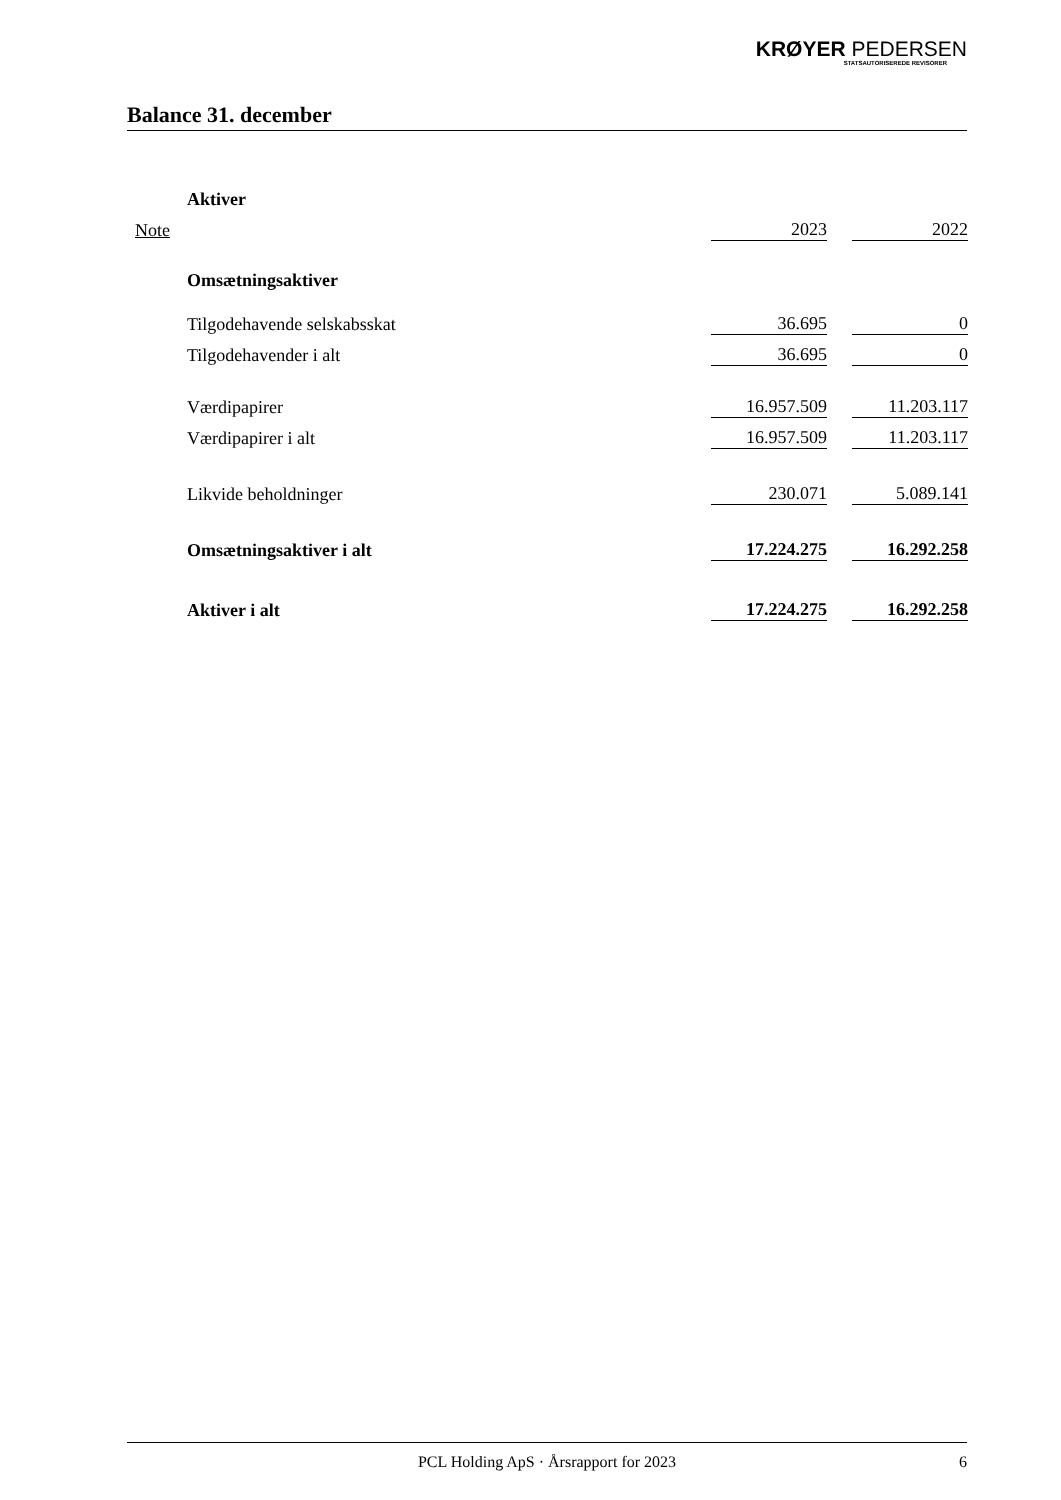KRØYER PEDERSEN
STATSAUTORISEREDE REVISORER
Balance 31. december
| | Aktiver | | | |
| Note | | 2023 | | 2022 |
| | Omsætningsaktiver | | | |
| | Tilgodehavende selskabsskat | 36.695 | | 0 |
| | Tilgodehavender i alt | 36.695 | | 0 |
| | Værdipapirer | 16.957.509 | | 11.203.117 |
| | Værdipapirer i alt | 16.957.509 | | 11.203.117 |
| | Likvide beholdninger | 230.071 | | 5.089.141 |
| | Omsætningsaktiver i alt | 17.224.275 | | 16.292.258 |
| | Aktiver i alt | 17.224.275 | | 16.292.258 |
PCL Holding ApS · Årsrapport for 2023 6